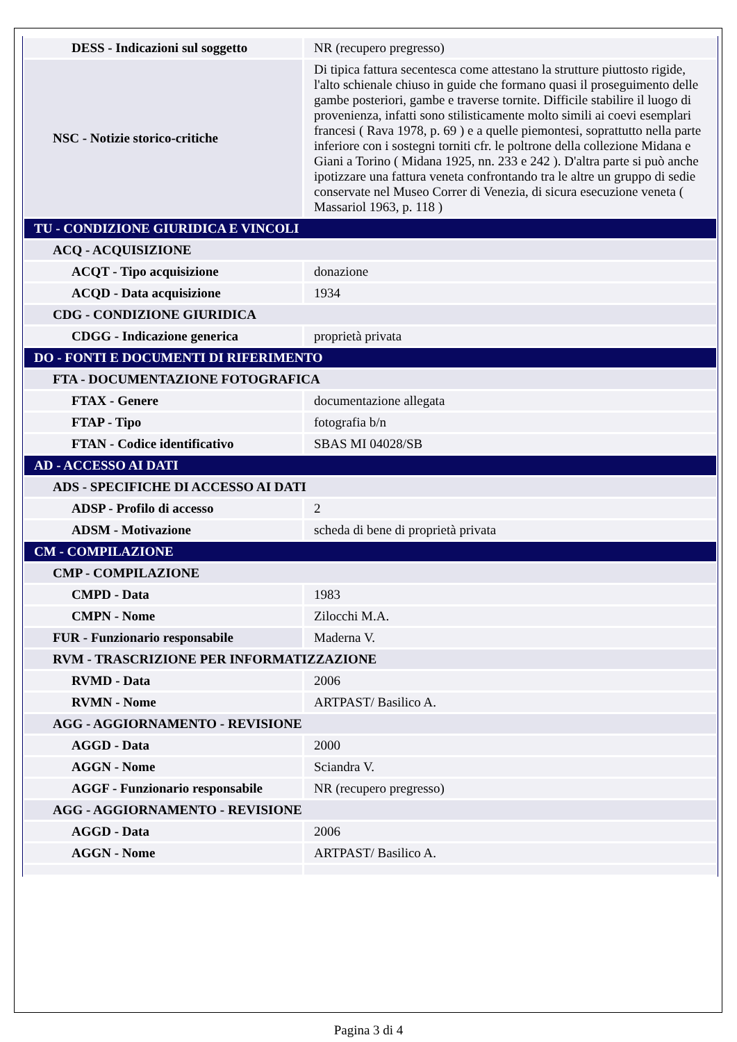| DESS - Indicazioni sul soggetto | NR (recupero pregresso) |
| NSC - Notizie storico-critiche | Di tipica fattura secentesca come attestano la strutture piuttosto rigide, l'alto schienale chiuso in guide che formano quasi il proseguimento delle gambe posteriori, gambe e traverse tornite. Difficile stabilire il luogo di provenienza, infatti sono stilisticamente molto simili ai coevi esemplari francesi ( Rava 1978, p. 69 ) e a quelle piemontesi, soprattutto nella parte inferiore con i sostegni torniti cfr. le poltrone della collezione Midana e Giani a Torino ( Midana 1925, nn. 233 e 242 ). D'altra parte si può anche ipotizzare una fattura veneta confrontando tra le altre un gruppo di sedie conservate nel Museo Correr di Venezia, di sicura esecuzione veneta ( Massariol 1963, p. 118 ) |
| TU - CONDIZIONE GIURIDICA E VINCOLI | |
| ACQ - ACQUISIZIONE | |
| ACQT - Tipo acquisizione | donazione |
| ACQD - Data acquisizione | 1934 |
| CDG - CONDIZIONE GIURIDICA | |
| CDGG - Indicazione generica | proprietà privata |
| DO - FONTI E DOCUMENTI DI RIFERIMENTO | |
| FTA - DOCUMENTAZIONE FOTOGRAFICA | |
| FTAX - Genere | documentazione allegata |
| FTAP - Tipo | fotografia b/n |
| FTAN - Codice identificativo | SBAS MI 04028/SB |
| AD - ACCESSO AI DATI | |
| ADS - SPECIFICHE DI ACCESSO AI DATI | |
| ADSP - Profilo di accesso | 2 |
| ADSM - Motivazione | scheda di bene di proprietà privata |
| CM - COMPILAZIONE | |
| CMP - COMPILAZIONE | |
| CMPD - Data | 1983 |
| CMPN - Nome | Zilocchi M.A. |
| FUR - Funzionario responsabile | Maderna V. |
| RVM - TRASCRIZIONE PER INFORMATIZZAZIONE | |
| RVMD - Data | 2006 |
| RVMN - Nome | ARTPAST/ Basilico A. |
| AGG - AGGIORNAMENTO - REVISIONE | |
| AGGD - Data | 2000 |
| AGGN - Nome | Sciandra V. |
| AGGF - Funzionario responsabile | NR (recupero pregresso) |
| AGG - AGGIORNAMENTO - REVISIONE | |
| AGGD - Data | 2006 |
| AGGN - Nome | ARTPAST/ Basilico A. |
Pagina 3 di 4